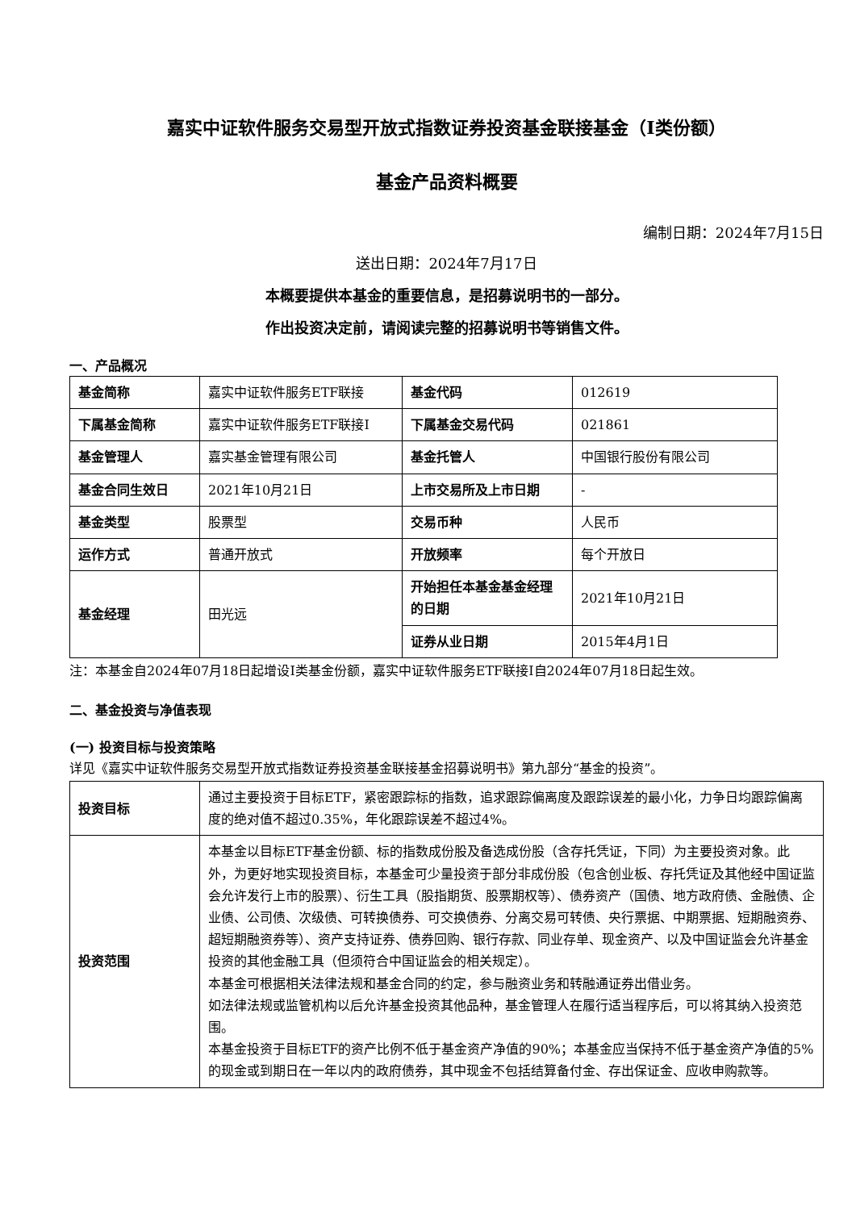嘉实中证软件服务交易型开放式指数证券投资基金联接基金（I类份额）
基金产品资料概要
编制日期：2024年7月15日
送出日期：2024年7月17日
本概要提供本基金的重要信息，是招募说明书的一部分。
作出投资决定前，请阅读完整的招募说明书等销售文件。
一、产品概况
| 基金简称 | 嘉实中证软件服务ETF联接 | 基金代码 | 012619 |
| 下属基金简称 | 嘉实中证软件服务ETF联接I | 下属基金交易代码 | 021861 |
| 基金管理人 | 嘉实基金管理有限公司 | 基金托管人 | 中国银行股份有限公司 |
| 基金合同生效日 | 2021年10月21日 | 上市交易所及上市日期 | - |
| 基金类型 | 股票型 | 交易币种 | 人民币 |
| 运作方式 | 普通开放式 | 开放频率 | 每个开放日 |
| 基金经理 | 田光远 | 开始担任本基金基金经理的日期 | 2021年10月21日 |
| | | 证券从业日期 | 2015年4月1日 |
注：本基金自2024年07月18日起增设I类基金份额，嘉实中证软件服务ETF联接I自2024年07月18日起生效。
二、基金投资与净值表现
(一) 投资目标与投资策略
详见《嘉实中证软件服务交易型开放式指数证券投资基金联接基金招募说明书》第九部分“基金的投资”。
| 投资目标 | 通过主要投资于目标ETF，紧密跟踪标的指数，追求跟踪偏离度及跟踪误差的最小化，力争日均跟踪偏离度的绝对值不超过0.35%，年化跟踪误差不超过4%。 |
| 投资范围 | 本基金以目标ETF基金份额、标的指数成份股及备选成份股（含存托凭证，下同）为主要投资对象。此外，为更好地实现投资目标，本基金可少量投资于部分非成份股（包含创业板、存托凭证及其他经中国证监会允许发行上市的股票）、衍生工具（股指期货、股票期权等）、债券资产（国债、地方政府债、金融债、企业债、公司债、次级债、可转换债券、可交换债券、分离交易可转债、央行票据、中期票据、短期融资券、超短期融资券等）、资产支持证券、债券回购、银行存款、同业存单、现金资产、以及中国证监会允许基金投资的其他金融工具（但须符合中国证监会的相关规定）。 本基金可根据相关法律法规和基金合同的约定，参与融资业务和转融通证券出借业务。 如法律法规或监管机构以后允许基金投资其他品种，基金管理人在履行适当程序后，可以将其纳入投资范围。 本基金投资于目标ETF的资产比例不低于基金资产净值的90%；本基金应当保持不低于基金资产净值的5%的现金或到期日在一年以内的政府债券，其中现金不包括结算备付金、存出保证金、应收申购款等。 |